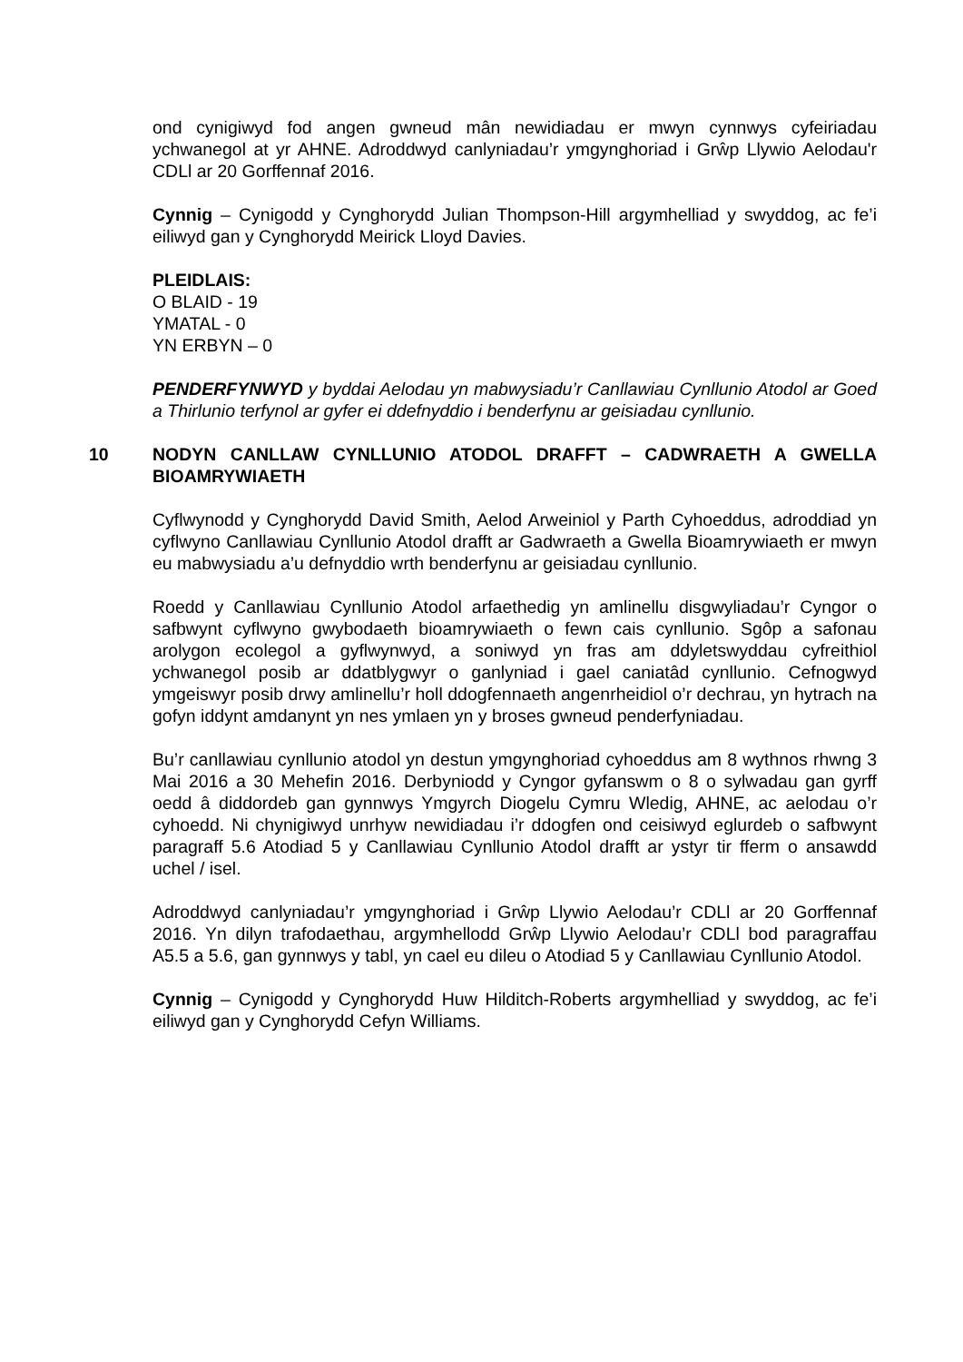ond cynigiwyd fod angen gwneud mân newidiadau er mwyn cynnwys cyfeiriadau ychwanegol at yr AHNE. Adroddwyd canlyniadau’r ymgynghoriad i Grŵp Llywio Aelodau'r CDLl ar 20 Gorffennaf 2016.
Cynnig – Cynigodd y Cynghorydd Julian Thompson-Hill argymhelliad y swyddog, ac fe’i eiliwyd gan y Cynghorydd Meirick Lloyd Davies.
PLEIDLAIS:
O BLAID - 19
YMATAL - 0
YN ERBYN – 0
PENDERFYNWYD y byddai Aelodau yn mabwysiadu’r Canllawiau Cynllunio Atodol ar Goed a Thirlunio terfynol ar gyfer ei ddefnyddio i benderfynu ar geisiadau cynllunio.
10 NODYN CANLLAW CYNLLUNIO ATODOL DRAFFT – CADWRAETH A GWELLA BIOAMRYWIAETH
Cyflwynodd y Cynghorydd David Smith, Aelod Arweiniol y Parth Cyhoeddus, adroddiad yn cyflwyno Canllawiau Cynllunio Atodol drafft ar Gadwraeth a Gwella Bioamrywiaeth er mwyn eu mabwysiadu a’u defnyddio wrth benderfynu ar geisiadau cynllunio.
Roedd y Canllawiau Cynllunio Atodol arfaethedig yn amlinellu disgwyliadau’r Cyngor o safbwynt cyflwyno gwybodaeth bioamrywiaeth o fewn cais cynllunio. Sgôp a safonau arolygon ecolegol a gyflwynwyd, a soniwyd yn fras am ddyletswyddau cyfreithiol ychwanegol posib ar ddatblygwyr o ganlyniad i gael caniatâd cynllunio. Cefnogwyd ymgeiswyr posib drwy amlinellu’r holl ddogfennaeth angenrheidiol o’r dechrau, yn hytrach na gofyn iddynt amdanynt yn nes ymlaen yn y broses gwneud penderfyniadau.
Bu’r canllawiau cynllunio atodol yn destun ymgynghoriad cyhoeddus am 8 wythnos rhwng 3 Mai 2016 a 30 Mehefin 2016. Derbyniodd y Cyngor gyfanswm o 8 o sylwadau gan gyrff oedd â diddordeb gan gynnwys Ymgyrch Diogelu Cymru Wledig, AHNE, ac aelodau o’r cyhoedd. Ni chynigiwyd unrhyw newidiadau i’r ddogfen ond ceisiwyd eglurdeb o safbwynt paragraff 5.6 Atodiad 5 y Canllawiau Cynllunio Atodol drafft ar ystyr tir fferm o ansawdd uchel / isel.
Adroddwyd canlyniadau’r ymgynghoriad i Grŵp Llywio Aelodau’r CDLl ar 20 Gorffennaf 2016. Yn dilyn trafodaethau, argymhellodd Grŵp Llywio Aelodau’r CDLl bod paragraffau A5.5 a 5.6, gan gynnwys y tabl, yn cael eu dileu o Atodiad 5 y Canllawiau Cynllunio Atodol.
Cynnig – Cynigodd y Cynghorydd Huw Hilditch-Roberts argymhelliad y swyddog, ac fe’i eiliwyd gan y Cynghorydd Cefyn Williams.